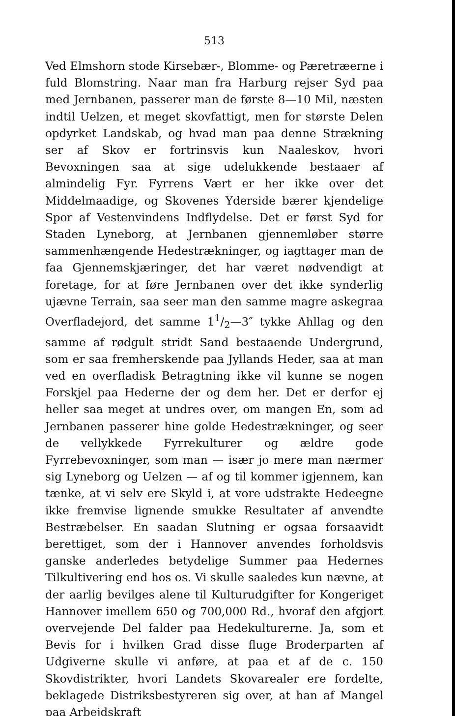513
Ved Elmshorn stode Kirsebær-, Blomme- og Pæretræerne i fuld Blomstring. Naar man fra Harburg rejser Syd paa med Jernbanen, passerer man de første 8—10 Mil, næsten indtil Uelzen, et meget skovfattigt, men for største Delen opdyrket Landskab, og hvad man paa denne Strækning ser af Skov er fortrinsvis kun Naaleskov, hvori Bevoxningen saa at sige udelukkende bestaaer af almindelig Fyr. Fyrrens Vært er her ikke over det Middelmaadige, og Skovenes Yderside bærer kjendelige Spor af Vestenvindens Indflydelse. Det er først Syd for Staden Lyneborg, at Jernbanen gjennemløber større sammenhængende Hedestrækninger, og iagttager man de faa Gjennemskjæringer, det har været nødvendigt at foretage, for at føre Jernbanen over det ikke synderlig ujævne Terrain, saa seer man den samme magre askegraa Overfladejord, det samme 11/2—3″ tykke Ahllag og den samme af rødgult stridt Sand bestaaende Undergrund, som er saa fremherskende paa Jyllands Heder, saa at man ved en overfladisk Betragtning ikke vil kunne se nogen Forskjel paa Hederne der og dem her. Det er derfor ej heller saa meget at undres over, om mangen En, som ad Jernbanen passerer hine golde Hedestrækninger, og seer de vellykkede Fyrrekulturer og ældre gode Fyrrebevoxninger, som man — især jo mere man nærmer sig Lyneborg og Uelzen — af og til kommer igjennem, kan tænke, at vi selv ere Skyld i, at vore udstrakte Hedeegne ikke fremvise lignende smukke Resultater af anvendte Bestræbelser. En saadan Slutning er ogsaa forsaavidt berettiget, som der i Hannover anvendes forholdsvis ganske anderledes betydelige Summer paa Hedernes Tilkultivering end hos os. Vi skulle saaledes kun nævne, at der aarlig bevilges alene til Kulturudgifter for Kongeriget Hannover imellem 650 og 700,000 Rd., hvoraf den afgjort overvejende Del falder paa Hedekulturerne. Ja, som et Bevis for i hvilken Grad disse fluge Broderparten af Udgiverne skulle vi anføre, at paa et af de c. 150 Skovdistrikter, hvori Landets Skovarealer ere fordelte, beklagede Distriksbestyreren sig over, at han af Mangel paa Arbejdskraft